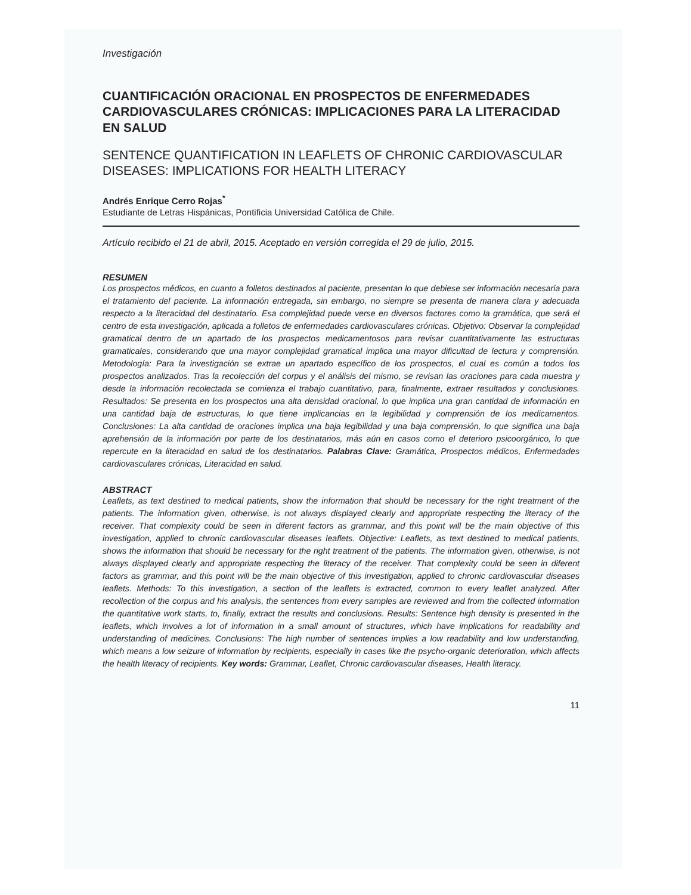Investigación
CUANTIFICACIÓN ORACIONAL EN PROSPECTOS DE ENFERMEDADES CARDIOVASCULARES CRÓNICAS: IMPLICACIONES PARA LA LITERACIDAD EN SALUD
SENTENCE QUANTIFICATION IN LEAFLETS OF CHRONIC CARDIOVASCULAR DISEASES: IMPLICATIONS FOR HEALTH LITERACY
Andrés Enrique Cerro Rojas<sup>*</sup>
Estudiante de Letras Hispánicas, Pontificia Universidad Católica de Chile.
Artículo recibido el 21 de abril, 2015. Aceptado en versión corregida el 29 de julio, 2015.
RESUMEN
Los prospectos médicos, en cuanto a folletos destinados al paciente, presentan lo que debiese ser información necesaria para el tratamiento del paciente. La información entregada, sin embargo, no siempre se presenta de manera clara y adecuada respecto a la literacidad del destinatario. Esa complejidad puede verse en diversos factores como la gramática, que será el centro de esta investigación, aplicada a folletos de enfermedades cardiovasculares crónicas. Objetivo: Observar la complejidad gramatical dentro de un apartado de los prospectos medicamentosos para revisar cuantitativamente las estructuras gramaticales, considerando que una mayor complejidad gramatical implica una mayor dificultad de lectura y comprensión. Metodología: Para la investigación se extrae un apartado específico de los prospectos, el cual es común a todos los prospectos analizados. Tras la recolección del corpus y el análisis del mismo, se revisan las oraciones para cada muestra y desde la información recolectada se comienza el trabajo cuantitativo, para, finalmente, extraer resultados y conclusiones. Resultados: Se presenta en los prospectos una alta densidad oracional, lo que implica una gran cantidad de información en una cantidad baja de estructuras, lo que tiene implicancias en la legibilidad y comprensión de los medicamentos. Conclusiones: La alta cantidad de oraciones implica una baja legibilidad y una baja comprensión, lo que significa una baja aprehensión de la información por parte de los destinatarios, más aún en casos como el deterioro psicoorgánico, lo que repercute en la literacidad en salud de los destinatarios. Palabras Clave: Gramática, Prospectos médicos, Enfermedades cardiovasculares crónicas, Literacidad en salud.
ABSTRACT
Leaflets, as text destined to medical patients, show the information that should be necessary for the right treatment of the patients. The information given, otherwise, is not always displayed clearly and appropriate respecting the literacy of the receiver. That complexity could be seen in diferent factors as grammar, and this point will be the main objective of this investigation, applied to chronic cardiovascular diseases leaflets. Objective: Leaflets, as text destined to medical patients, shows the information that should be necessary for the right treatment of the patients. The information given, otherwise, is not always displayed clearly and appropriate respecting the literacy of the receiver. That complexity could be seen in diferent factors as grammar, and this point will be the main objective of this investigation, applied to chronic cardiovascular diseases leaflets. Methods: To this investigation, a section of the leaflets is extracted, common to every leaflet analyzed. After recollection of the corpus and his analysis, the sentences from every samples are reviewed and from the collected information the quantitative work starts, to, finally, extract the results and conclusions. Results: Sentence high density is presented in the leaflets, which involves a lot of information in a small amount of structures, which have implications for readability and understanding of medicines. Conclusions: The high number of sentences implies a low readability and low understanding, which means a low seizure of information by recipients, especially in cases like the psycho-organic deterioration, which affects the health literacy of recipients. Key words: Grammar, Leaflet, Chronic cardiovascular diseases, Health literacy.
11